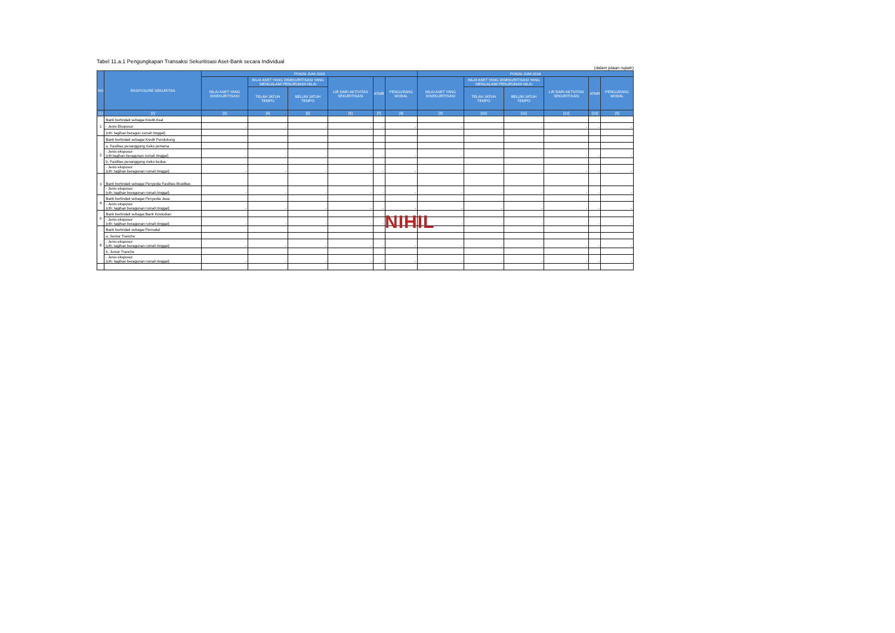Tabel 11.a.1 Pengungkapan Transaksi Sekuritisasi Aset-Bank secara Individual
(dalam jutaan rupiah)
| NO | EKSPOSURE SEKURITAS | POSISI JUNI 2019 | | | | | | POSISI JUNI 2018 | | | | | |
| --- | --- | --- | --- | --- | --- | --- | --- | --- | --- | --- | --- | --- | --- |
| | | NILAI ASET YANG DISEKURITISASI | NILAI ASET YANG DISEKURITISASI YANG MENGALAMI PENURUNAN NILAI | | L/R DARI AKTIVITAS SEKURITISASI | ATMR | PENGURANG MODAL | NILAI ASET YANG DISEKURITISASI | NILAI ASET YANG DISEKURITISASI YANG MENGALAMI PENURUNAN NILAI | | L/R DARI AKTIVITAS SEKURITISASI | ATMR | PENGURANG MODAL |
| | | | TELAH JATUH TEMPO | BELUM JATUH TEMPO | | | | | TELAH JATUH TEMPO | BELUM JATUH TEMPO | | | |
| [1] | [2] | [3] | [4] | [5] | [6] | [7] | [8] | [9] | [10] | [11] | [12] | [13] | [5] |
| 1 | Bank bertindak sebagai Kredit Asal | | | | | | | | | | | | |
| | - Jenis Eksposur | - | - | - | - | - | - | - | - | - | - | - | - |
| | (cth: tagihan beragun rumah tinggal) | | | | | | | | | | | | |
| 2 | Bank bertindak sebagai Kredit Pendukung | | | | | | | | | | | | |
| | a. Fasilitas penanggung risiko pertama | | | | | | | | | | | | |
| | - Jenis eksposur (cth:tagihan beragunan rumah tinggal) | - | - | - | - | - | - | - | - | - | - | - | - |
| | b. Fasilitas penanggung risiko kedua | | | | | | | | | | | | |
| | - Jenis eksposur (cth: tagihan beragunan rumah tinggal) | - | - | - | - | - | - | - | - | - | - | - | - |
| 3 | Bank bertindak sebagai Penyedia Fasilitas likuiditas | | | | | | | | | | | | |
| | - Jenis eksposur (cth: tagihan beragunan rumah tinggal) | - | - | - | - | - | - | - | - | - | - | - | - |
| 4 | Bank bertindak sebagai Penyedia Jasa | | | | | | | | | | | | |
| | - Jenis eksposur (cth: tagihan beragunan rumah tinggal) | - | - | - | - | - | - | - | - | - | - | - | - |
| 5 | Bank bertindak sebagai Bank Kostudian | | | | | | | | | | | | |
| | - Jenis eksposur (cth: tagihan beragunan rumah tinggal) | - | - | - | - | - | - | - | - | - | - | - | - |
| 6 | Bank bertindak sebagai Pemodal | | | | | | | | | | | | |
| | a. Senior Tranche | | | | | | | | | | | | |
| | - Jenis eksposur (cth: tagihan beragunan rumah tinggal) | - | - | - | - | - | - | - | - | - | - | - | - |
| | b. Junior Tranche | | | | | | | | | | | | |
| | - Jenis eksposur (cth: tagihan beragunan rumah tinggal) | - | - | - | - | - | - | - | - | - | - | - | - |
NIHIL